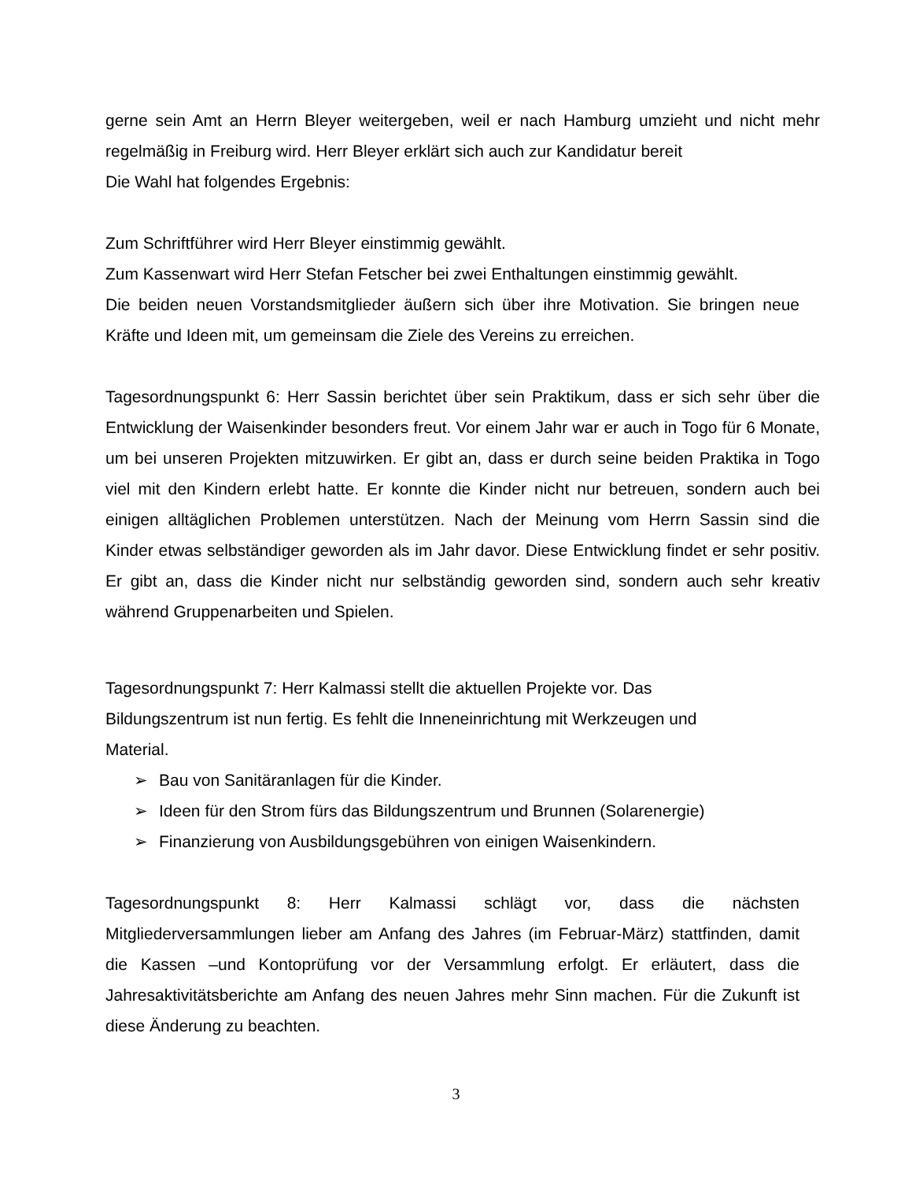gerne sein Amt an Herrn Bleyer weitergeben, weil er nach Hamburg umzieht und nicht mehr regelmäßig in Freiburg wird. Herr Bleyer erklärt sich auch zur Kandidatur bereit
Die Wahl hat folgendes Ergebnis:
Zum Schriftführer wird Herr Bleyer einstimmig gewählt.
Zum Kassenwart wird Herr Stefan Fetscher bei zwei Enthaltungen einstimmig gewählt.
Die beiden neuen Vorstandsmitglieder äußern sich über ihre Motivation. Sie bringen neue Kräfte und Ideen mit, um gemeinsam die Ziele des Vereins zu erreichen.
Tagesordnungspunkt 6: Herr Sassin berichtet über sein Praktikum, dass er sich sehr über die Entwicklung der Waisenkinder besonders freut. Vor einem Jahr war er auch in Togo für 6 Monate, um bei unseren Projekten mitzuwirken. Er gibt an, dass er durch seine beiden Praktika in Togo viel mit den Kindern erlebt hatte. Er konnte die Kinder nicht nur betreuen, sondern auch bei einigen alltäglichen Problemen unterstützen. Nach der Meinung vom Herrn Sassin sind die Kinder etwas selbständiger geworden als im Jahr davor. Diese Entwicklung findet er sehr positiv. Er gibt an, dass die Kinder nicht nur selbständig geworden sind, sondern auch sehr kreativ während Gruppenarbeiten und Spielen.
Tagesordnungspunkt 7: Herr Kalmassi stellt die aktuellen Projekte vor. Das Bildungszentrum ist nun fertig. Es fehlt die Inneneinrichtung mit Werkzeugen und Material.
➢ Bau von Sanitäranlagen für die Kinder.
➢ Ideen für den Strom fürs das Bildungszentrum und Brunnen (Solarenergie)
➢ Finanzierung von Ausbildungsgebühren von einigen Waisenkindern.
Tagesordnungspunkt 8: Herr Kalmassi schlägt vor, dass die nächsten Mitgliederversammlungen lieber am Anfang des Jahres (im Februar-März) stattfinden, damit die Kassen –und Kontoprüfung vor der Versammlung erfolgt. Er erläutert, dass die Jahresaktivitätsberichte am Anfang des neuen Jahres mehr Sinn machen. Für die Zukunft ist diese Änderung zu beachten.
3